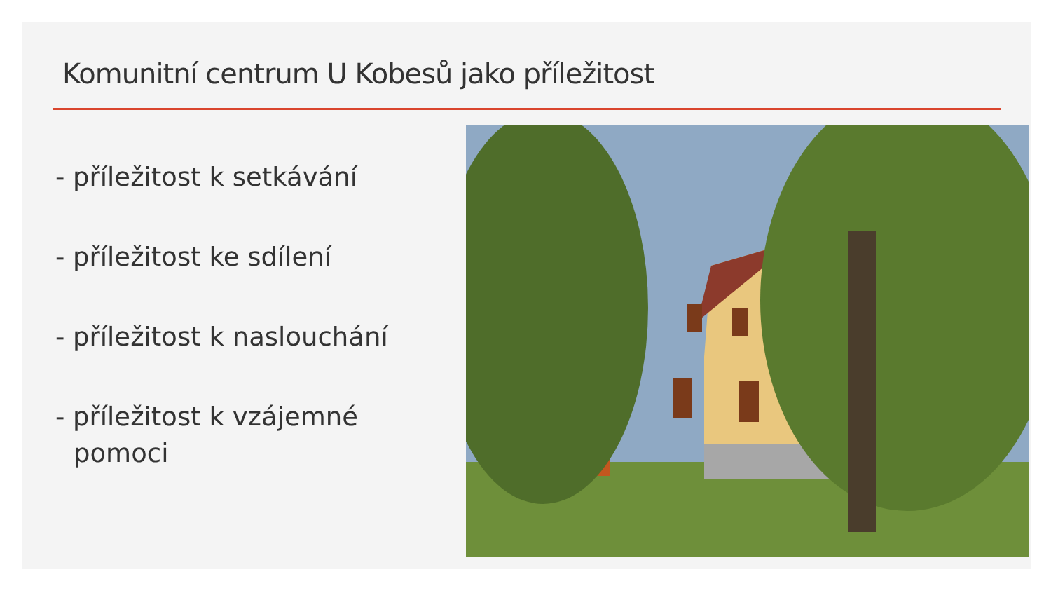Komunitní centrum U Kobesů jako příležitost
- příležitost k setkávání
- příležitost ke sdílení
- příležitost k naslouchání
- příležitost k vzájemné pomoci